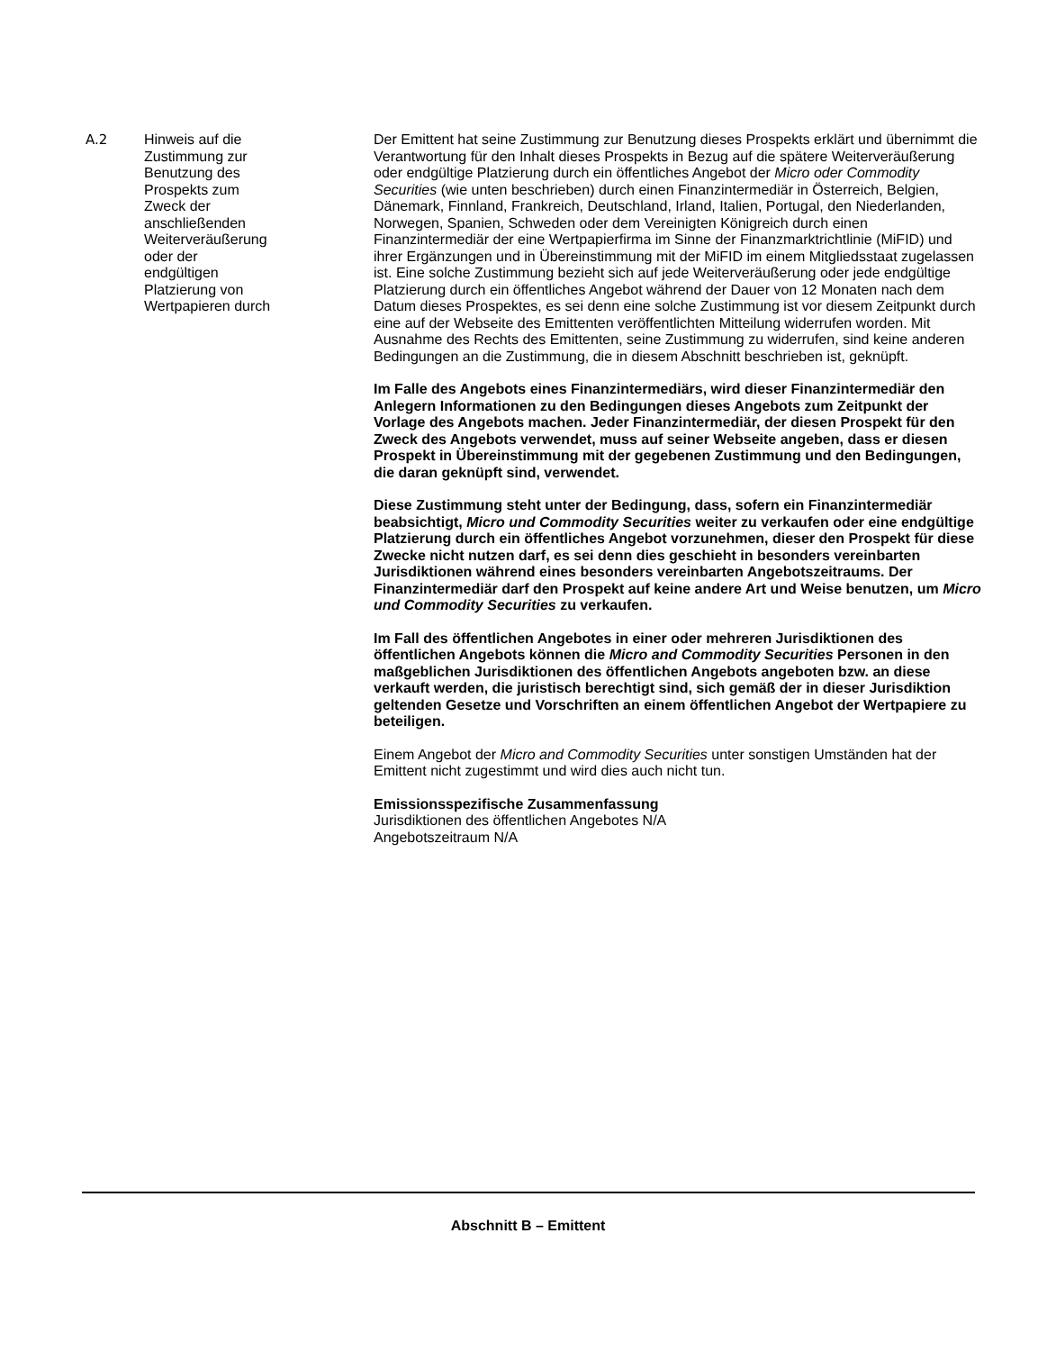| A.2 | Hinweis auf die Zustimmung zur Benutzung des Prospekts zum Zweck der anschließenden Weiterveräußerung oder der endgültigen Platzierung von Wertpapieren durch | Der Emittent hat seine Zustimmung zur Benutzung dieses Prospekts erklärt und übernimmt die Verantwortung für den Inhalt dieses Prospekts in Bezug auf die spätere Weiterveräußerung oder endgültige Platzierung durch ein öffentliches Angebot der Micro oder Commodity Securities (wie unten beschrieben) durch einen Finanzintermediär in Österreich, Belgien, Dänemark, Finnland, Frankreich, Deutschland, Irland, Italien, Portugal, den Niederlanden, Norwegen, Spanien, Schweden oder dem Vereinigten Königreich durch einen Finanzintermediär der eine Wertpapierfirma im Sinne der Finanzmarktrichtlinie (MiFID) und ihrer Ergänzungen und in Übereinstimmung mit der MiFID im einem Mitgliedsstaat zugelassen ist. Eine solche Zustimmung bezieht sich auf jede Weiterveräußerung oder jede endgültige Platzierung durch ein öffentliches Angebot während der Dauer von 12 Monaten nach dem Datum dieses Prospektes, es sei denn eine solche Zustimmung ist vor diesem Zeitpunkt durch eine auf der Webseite des Emittenten veröffentlichten Mitteilung widerrufen worden. Mit Ausnahme des Rechts des Emittenten, seine Zustimmung zu widerrufen, sind keine anderen Bedingungen an die Zustimmung, die in diesem Abschnitt beschrieben ist, geknüpft. Im Falle des Angebots eines Finanzintermediärs, wird dieser Finanzintermediär den Anlegern Informationen zu den Bedingungen dieses Angebots zum Zeitpunkt der Vorlage des Angebots machen. Jeder Finanzintermediär, der diesen Prospekt für den Zweck des Angebots verwendet, muss auf seiner Webseite angeben, dass er diesen Prospekt in Übereinstimmung mit der gegebenen Zustimmung und den Bedingungen, die daran geknüpft sind, verwendet. Diese Zustimmung steht unter der Bedingung, dass, sofern ein Finanzintermediär beabsichtigt, Micro und Commodity Securities weiter zu verkaufen oder eine endgültige Platzierung durch ein öffentliches Angebot vorzunehmen, dieser den Prospekt für diese Zwecke nicht nutzen darf, es sei denn dies geschieht in besonders vereinbarten Jurisdiktionen während eines besonders vereinbarten Angebotszeitraums. Der Finanzintermediär darf den Prospekt auf keine andere Art und Weise benutzen, um Micro und Commodity Securities zu verkaufen. Im Fall des öffentlichen Angebotes in einer oder mehreren Jurisdiktionen des öffentlichen Angebots können die Micro and Commodity Securities Personen in den maßgeblichen Jurisdiktionen des öffentlichen Angebots angeboten bzw. an diese verkauft werden, die juristisch berechtigt sind, sich gemäß der in dieser Jurisdiktion geltenden Gesetze und Vorschriften an einem öffentlichen Angebot der Wertpapiere zu beteiligen. Einem Angebot der Micro and Commodity Securities unter sonstigen Umständen hat der Emittent nicht zugestimmt und wird dies auch nicht tun. Emissionsspezifische Zusammenfassung Jurisdiktionen des öffentlichen Angebotes N/A Angebotszeitraum N/A |
Abschnitt B – Emittent